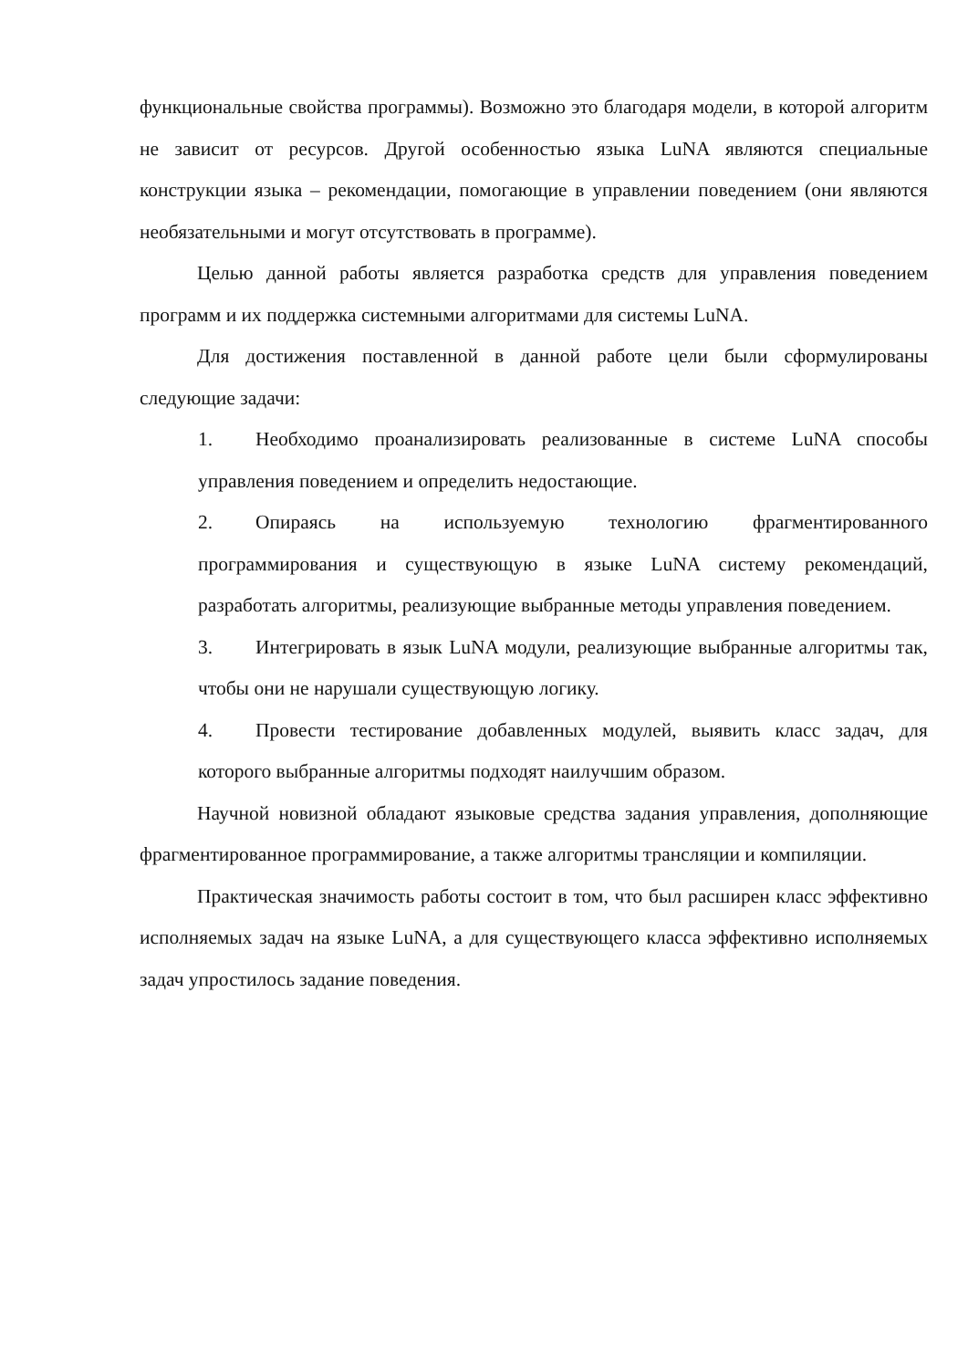функциональные свойства программы). Возможно это благодаря модели, в которой алгоритм не зависит от ресурсов. Другой особенностью языка LuNA являются специальные конструкции языка – рекомендации, помогающие в управлении поведением (они являются необязательными и могут отсутствовать в программе).
Целью данной работы является разработка средств для управления поведением программ и их поддержка системными алгоритмами для системы LuNA.
Для достижения поставленной в данной работе цели были сформулированы следующие задачи:
1. Необходимо проанализировать реализованные в системе LuNA способы управления поведением и определить недостающие.
2. Опираясь на используемую технологию фрагментированного программирования и существующую в языке LuNA систему рекомендаций, разработать алгоритмы, реализующие выбранные методы управления поведением.
3. Интегрировать в язык LuNA модули, реализующие выбранные алгоритмы так, чтобы они не нарушали существующую логику.
4. Провести тестирование добавленных модулей, выявить класс задач, для которого выбранные алгоритмы подходят наилучшим образом.
Научной новизной обладают языковые средства задания управления, дополняющие фрагментированное программирование, а также алгоритмы трансляции и компиляции.
Практическая значимость работы состоит в том, что был расширен класс эффективно исполняемых задач на языке LuNA, а для существующего класса эффективно исполняемых задач упростилось задание поведения.